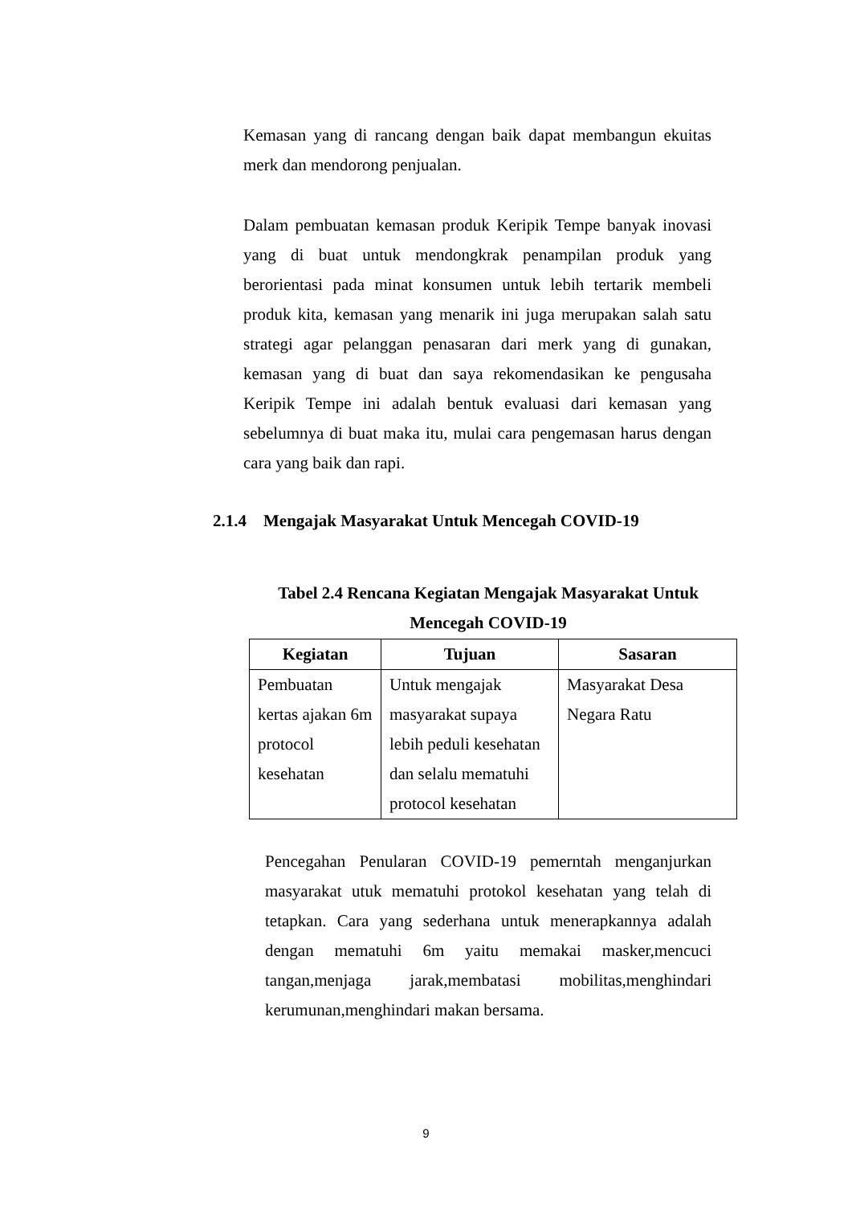Kemasan yang di rancang dengan baik dapat membangun ekuitas merk dan mendorong penjualan.
Dalam pembuatan kemasan produk Keripik Tempe banyak inovasi yang di buat untuk mendongkrak penampilan produk yang berorientasi pada minat konsumen untuk lebih tertarik membeli produk kita, kemasan yang menarik ini juga merupakan salah satu strategi agar pelanggan penasaran dari merk yang di gunakan, kemasan yang di buat dan saya rekomendasikan ke pengusaha Keripik Tempe ini adalah bentuk evaluasi dari kemasan yang sebelumnya di buat maka itu, mulai cara pengemasan harus dengan cara yang baik dan rapi.
2.1.4 Mengajak Masyarakat Untuk Mencegah COVID-19
Tabel 2.4 Rencana Kegiatan Mengajak Masyarakat Untuk
Mencegah COVID-19
| Kegiatan | Tujuan | Sasaran |
| --- | --- | --- |
| Pembuatan kertas ajakan 6m protocol kesehatan | Untuk mengajak masyarakat supaya lebih peduli kesehatan dan selalu mematuhi protocol kesehatan | Masyarakat Desa Negara Ratu |
Pencegahan Penularan COVID-19 pemerntah menganjurkan masyarakat utuk mematuhi protokol kesehatan yang telah di tetapkan. Cara yang sederhana untuk menerapkannya adalah dengan mematuhi 6m yaitu memakai masker,mencuci tangan,menjaga jarak,membatasi mobilitas,menghindari kerumunan,menghindari makan bersama.
9